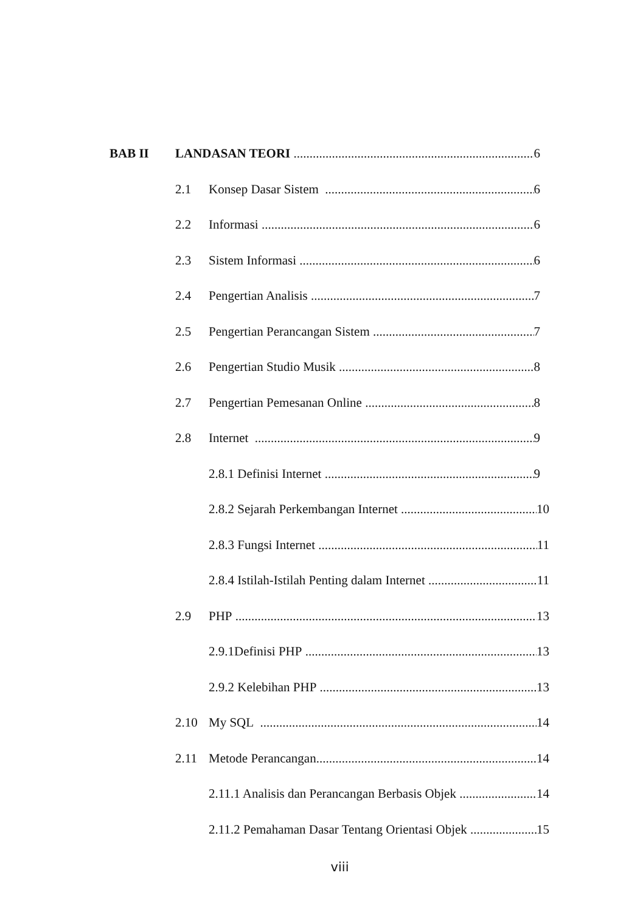BAB II LANDASAN TEORI 6
2.1 Konsep Dasar Sistem 6
2.2 Informasi 6
2.3 Sistem Informasi 6
2.4 Pengertian Analisis 7
2.5 Pengertian Perancangan Sistem 7
2.6 Pengertian Studio Musik 8
2.7 Pengertian Pemesanan Online 8
2.8 Internet 9
2.8.1 Definisi Internet 9
2.8.2 Sejarah Perkembangan Internet 10
2.8.3 Fungsi Internet 11
2.8.4 Istilah-Istilah Penting dalam Internet 11
2.9 PHP 13
2.9.1Definisi PHP 13
2.9.2 Kelebihan PHP 13
2.10 My SQL 14
2.11 Metode Perancangan 14
2.11.1 Analisis dan Perancangan Berbasis Objek 14
2.11.2 Pemahaman Dasar Tentang Orientasi Objek 15
viii